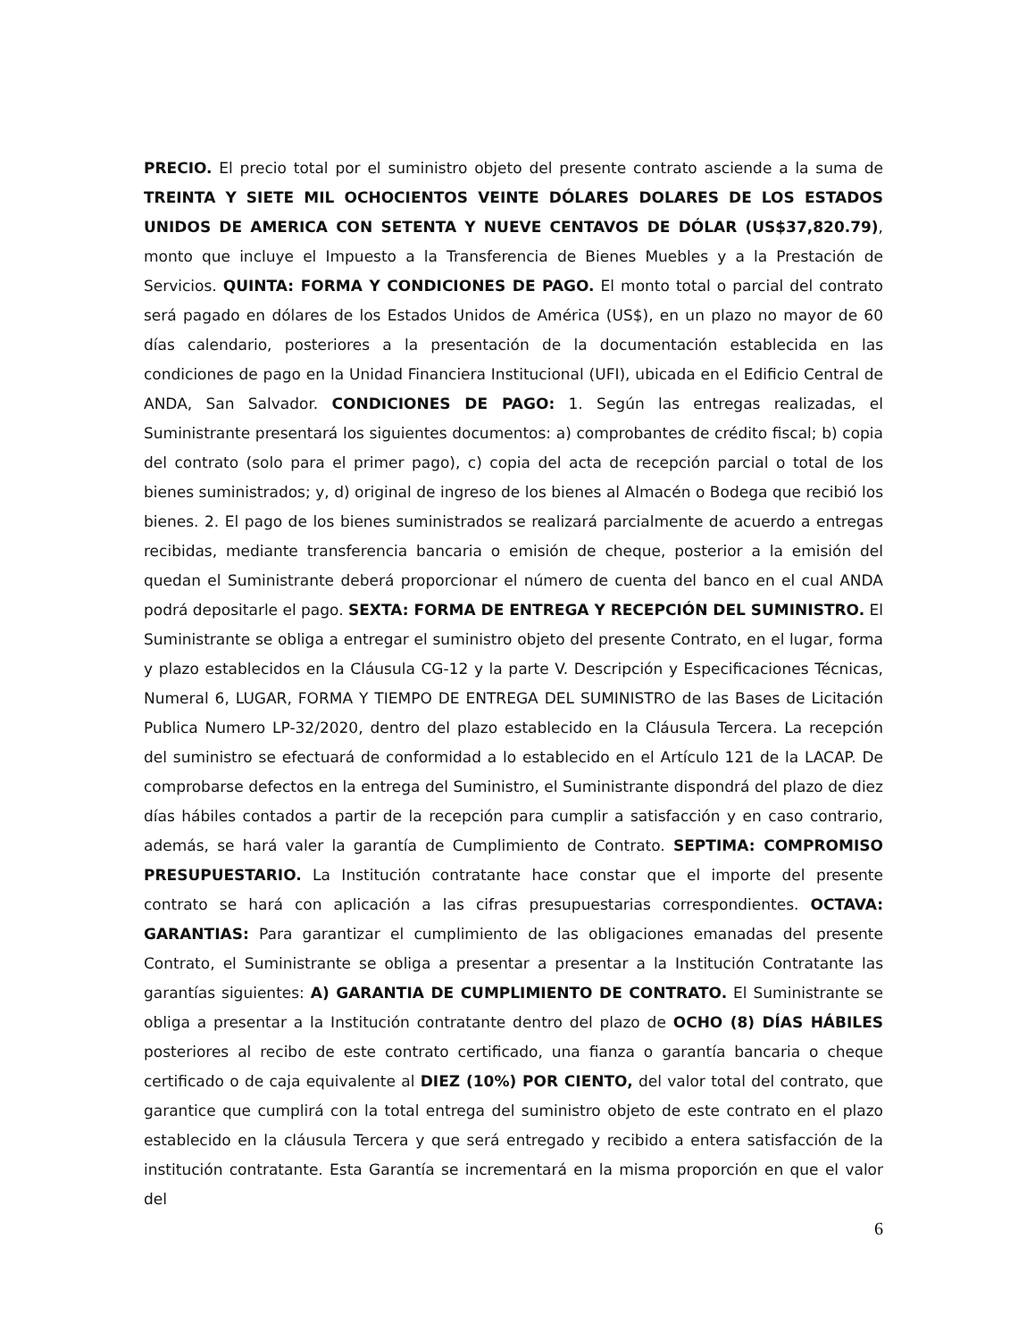PRECIO. El precio total por el suministro objeto del presente contrato asciende a la suma de TREINTA Y SIETE MIL OCHOCIENTOS VEINTE DÓLARES DOLARES DE LOS ESTADOS UNIDOS DE AMERICA CON SETENTA Y NUEVE CENTAVOS DE DÓLAR (US$37,820.79), monto que incluye el Impuesto a la Transferencia de Bienes Muebles y a la Prestación de Servicios. QUINTA: FORMA Y CONDICIONES DE PAGO. El monto total o parcial del contrato será pagado en dólares de los Estados Unidos de América (US$), en un plazo no mayor de 60 días calendario, posteriores a la presentación de la documentación establecida en las condiciones de pago en la Unidad Financiera Institucional (UFI), ubicada en el Edificio Central de ANDA, San Salvador. CONDICIONES DE PAGO: 1. Según las entregas realizadas, el Suministrante presentará los siguientes documentos: a) comprobantes de crédito fiscal; b) copia del contrato (solo para el primer pago), c) copia del acta de recepción parcial o total de los bienes suministrados; y, d) original de ingreso de los bienes al Almacén o Bodega que recibió los bienes. 2. El pago de los bienes suministrados se realizará parcialmente de acuerdo a entregas recibidas, mediante transferencia bancaria o emisión de cheque, posterior a la emisión del quedan el Suministrante deberá proporcionar el número de cuenta del banco en el cual ANDA podrá depositarle el pago. SEXTA: FORMA DE ENTREGA Y RECEPCIÓN DEL SUMINISTRO. El Suministrante se obliga a entregar el suministro objeto del presente Contrato, en el lugar, forma y plazo establecidos en la Cláusula CG-12 y la parte V. Descripción y Especificaciones Técnicas, Numeral 6, LUGAR, FORMA Y TIEMPO DE ENTREGA DEL SUMINISTRO de las Bases de Licitación Publica Numero LP-32/2020, dentro del plazo establecido en la Cláusula Tercera. La recepción del suministro se efectuará de conformidad a lo establecido en el Artículo 121 de la LACAP. De comprobarse defectos en la entrega del Suministro, el Suministrante dispondrá del plazo de diez días hábiles contados a partir de la recepción para cumplir a satisfacción y en caso contrario, además, se hará valer la garantía de Cumplimiento de Contrato. SEPTIMA: COMPROMISO PRESUPUESTARIO. La Institución contratante hace constar que el importe del presente contrato se hará con aplicación a las cifras presupuestarias correspondientes. OCTAVA: GARANTIAS: Para garantizar el cumplimiento de las obligaciones emanadas del presente Contrato, el Suministrante se obliga a presentar a presentar a la Institución Contratante las garantías siguientes: A) GARANTIA DE CUMPLIMIENTO DE CONTRATO. El Suministrante se obliga a presentar a la Institución contratante dentro del plazo de OCHO (8) DÍAS HÁBILES posteriores al recibo de este contrato certificado, una fianza o garantía bancaria o cheque certificado o de caja equivalente al DIEZ (10%) POR CIENTO, del valor total del contrato, que garantice que cumplirá con la total entrega del suministro objeto de este contrato en el plazo establecido en la cláusula Tercera y que será entregado y recibido a entera satisfacción de la institución contratante. Esta Garantía se incrementará en la misma proporción en que el valor del
6